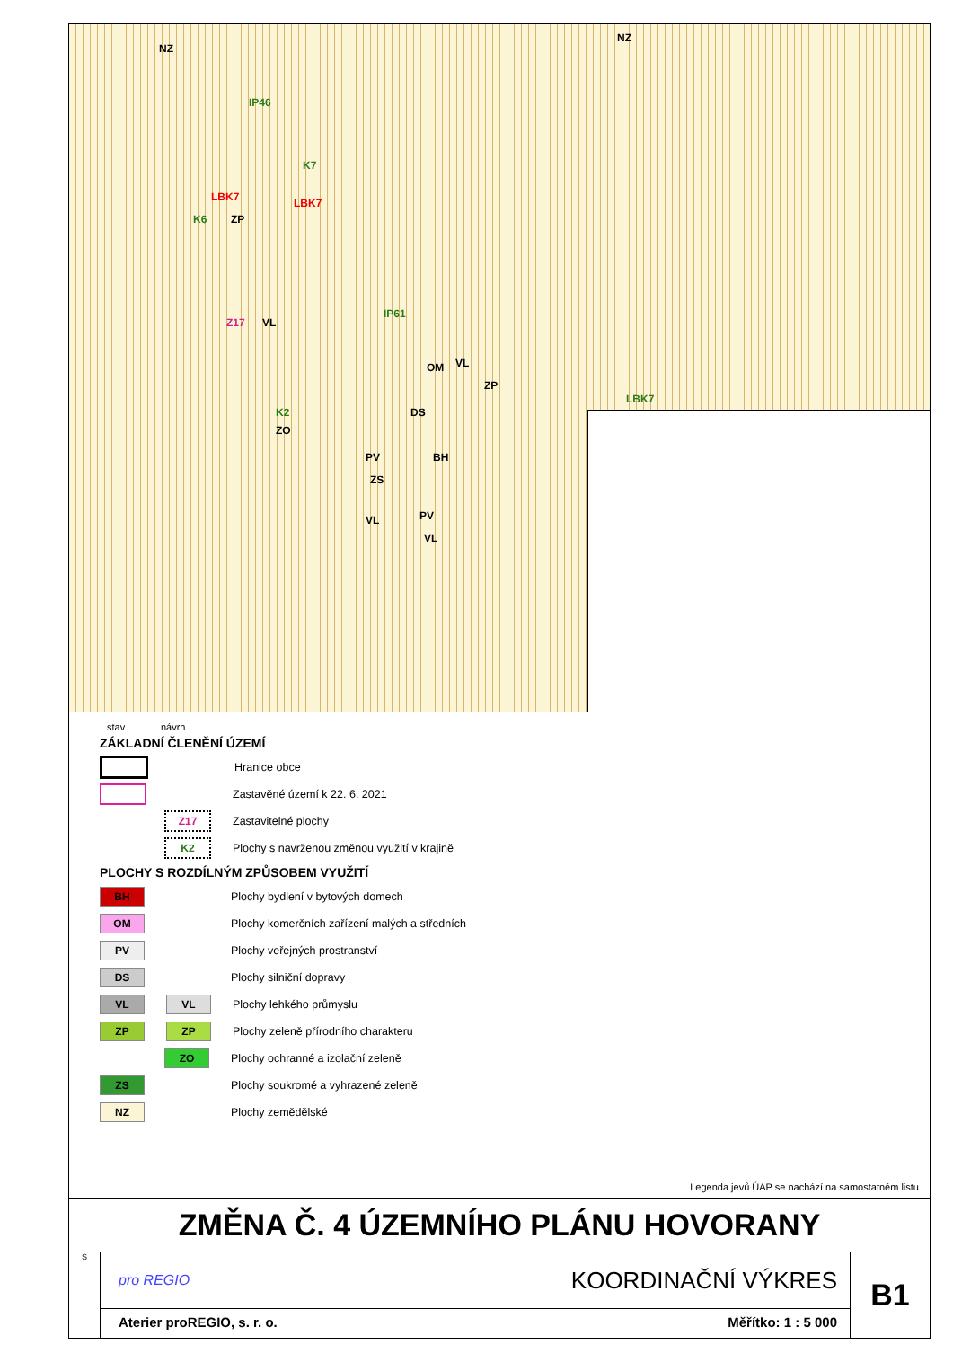NZ
NZ
IP46
K7
LBK7 LBK7
K6 ZP
Z17 VL
IP61
OM VL
ZP
LBK7
K2 DS
ZO
PV BH
ZS
VL PV
VL
stav návrh
ZÁKLADNÍ ČLENĚNÍ ÚZEMÍ
Hranice obce
Zastavěné území k 22. 6. 2021
Z17
Zastavitelné plochy
K2
Plochy s navrženou změnou využití v krajině
PLOCHY S ROZDÍLNÝM ZPŮSOBEM VYUŽITÍ
BH
Plochy bydlení v bytových domech
OM
Plochy komerčních zařízení malých a středních
PV
Plochy veřejných prostranství
DS
Plochy silniční dopravy
VL VL
Plochy lehkého průmyslu
ZP ZP
Plochy zeleně přírodního charakteru
ZO
Plochy ochranné a izolační zeleně
ZS
Plochy soukromé a vyhrazené zeleně
NZ
Plochy zemědělské
Legenda jevů ÚAP se nachází na samostatném listu
ZMĚNA Č. 4 ÚZEMNÍHO PLÁNU HOVORANY
S
pro REGIO KOORDINAČNÍ VÝKRES
Aterier proREGIO, s. r. o. Měřítko: 1 : 5 000
B1